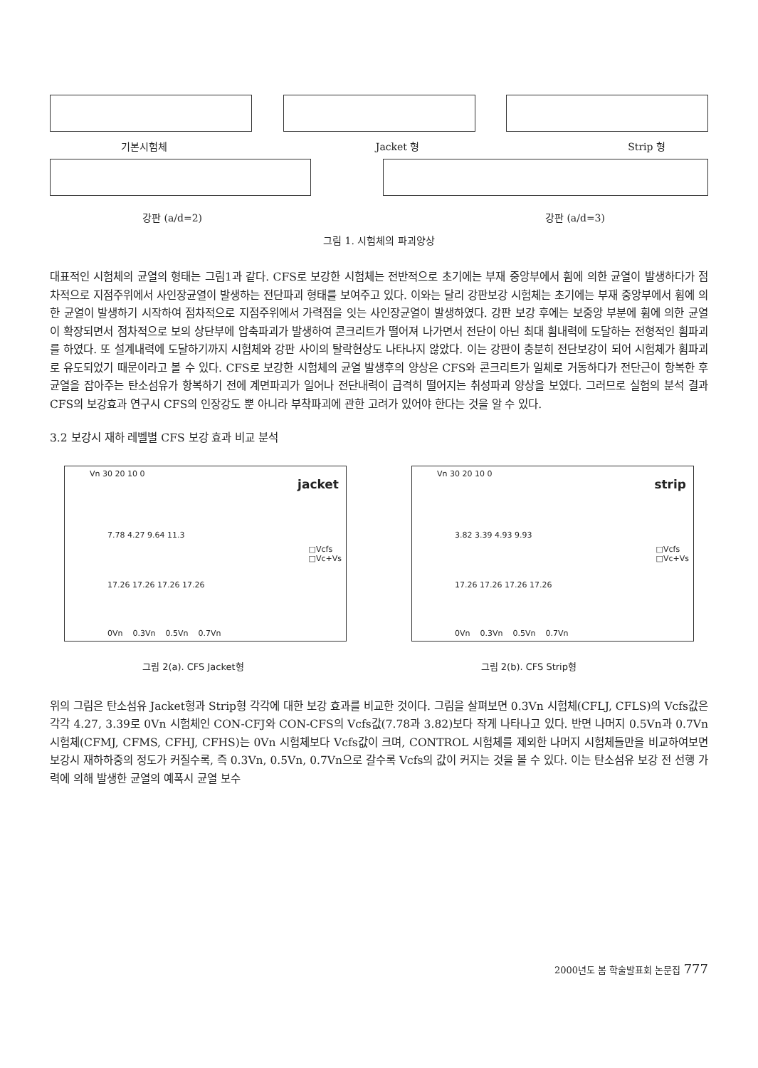기본시험체 Jacket 형 Strip 형
강판 (a/d=2) 강판 (a/d=3)
그림 1. 시험체의 파괴양상
대표적인 시험체의 균열의 형태는 그림1과 같다. CFS로 보강한 시험체는 전반적으로 초기에는 부재 중앙부에서 휨에 의한 균열이 발생하다가 점차적으로 지점주위에서 사인장균열이 발생하는 전단파괴 형태를 보여주고 있다. 이와는 달리 강판보강 시험체는 초기에는 부재 중앙부에서 휨에 의한 균열이 발생하기 시작하여 점차적으로 지점주위에서 가력점을 잇는 사인장균열이 발생하였다. 강판 보강 후에는 보중앙 부분에 휨에 의한 균열이 확장되면서 점차적으로 보의 상단부에 압축파괴가 발생하여 콘크리트가 떨어져 나가면서 전단이 아닌 최대 휨내력에 도달하는 전형적인 휨파괴를 하였다. 또 설계내력에 도달하기까지 시험체와 강판 사이의 탈락현상도 나타나지 않았다. 이는 강판이 충분히 전단보강이 되어 시험체가 휨파괴로 유도되었기 때문이라고 볼 수 있다. CFS로 보강한 시험체의 균열 발생후의 양상은 CFS와 콘크리트가 일체로 거동하다가 전단근이 항복한 후 균열을 잡아주는 탄소섬유가 항복하기 전에 계면파괴가 일어나 전단내력이 급격히 떨어지는 취성파괴 양상을 보였다. 그러므로 실험의 분석 결과 CFS의 보강효과 연구시 CFS의 인장강도 뿐 아니라 부착파괴에 관한 고려가 있어야 한다는 것을 알 수 있다.
3.2 보강시 재하 레벨별 CFS 보강 효과 비교 분석
Vn 30 20 10 0
jacket
7.78 4.27 9.64 11.3
□Vcfs
□Vc+Vs
17.26 17.26 17.26 17.26
0Vn 0.3Vn 0.5Vn 0.7Vn
Vn 30 20 10 0
strip
3.82 3.39 4.93 9.93
□Vcfs
□Vc+Vs
17.26 17.26 17.26 17.26
0Vn 0.3Vn 0.5Vn 0.7Vn
그림 2(a). CFS Jacket형 그림 2(b). CFS Strip형
위의 그림은 탄소섬유 Jacket형과 Strip형 각각에 대한 보강 효과를 비교한 것이다. 그림을 살펴보면 0.3Vn 시험체(CFLJ, CFLS)의 Vcfs값은 각각 4.27, 3.39로 0Vn 시험체인 CON-CFJ와 CON-CFS의 Vcfs값(7.78과 3.82)보다 작게 나타나고 있다. 반면 나머지 0.5Vn과 0.7Vn 시험체(CFMJ, CFMS, CFHJ, CFHS)는 0Vn 시험체보다 Vcfs값이 크며, CONTROL 시험체를 제외한 나머지 시험체들만을 비교하여보면 보강시 재하하중의 정도가 커질수록, 즉 0.3Vn, 0.5Vn, 0.7Vn으로 갈수록 Vcfs의 값이 커지는 것을 볼 수 있다. 이는 탄소섬유 보강 전 선행 가력에 의해 발생한 균열의 예폭시 균열 보수
2000년도 봄 학술발표회 논문집 777